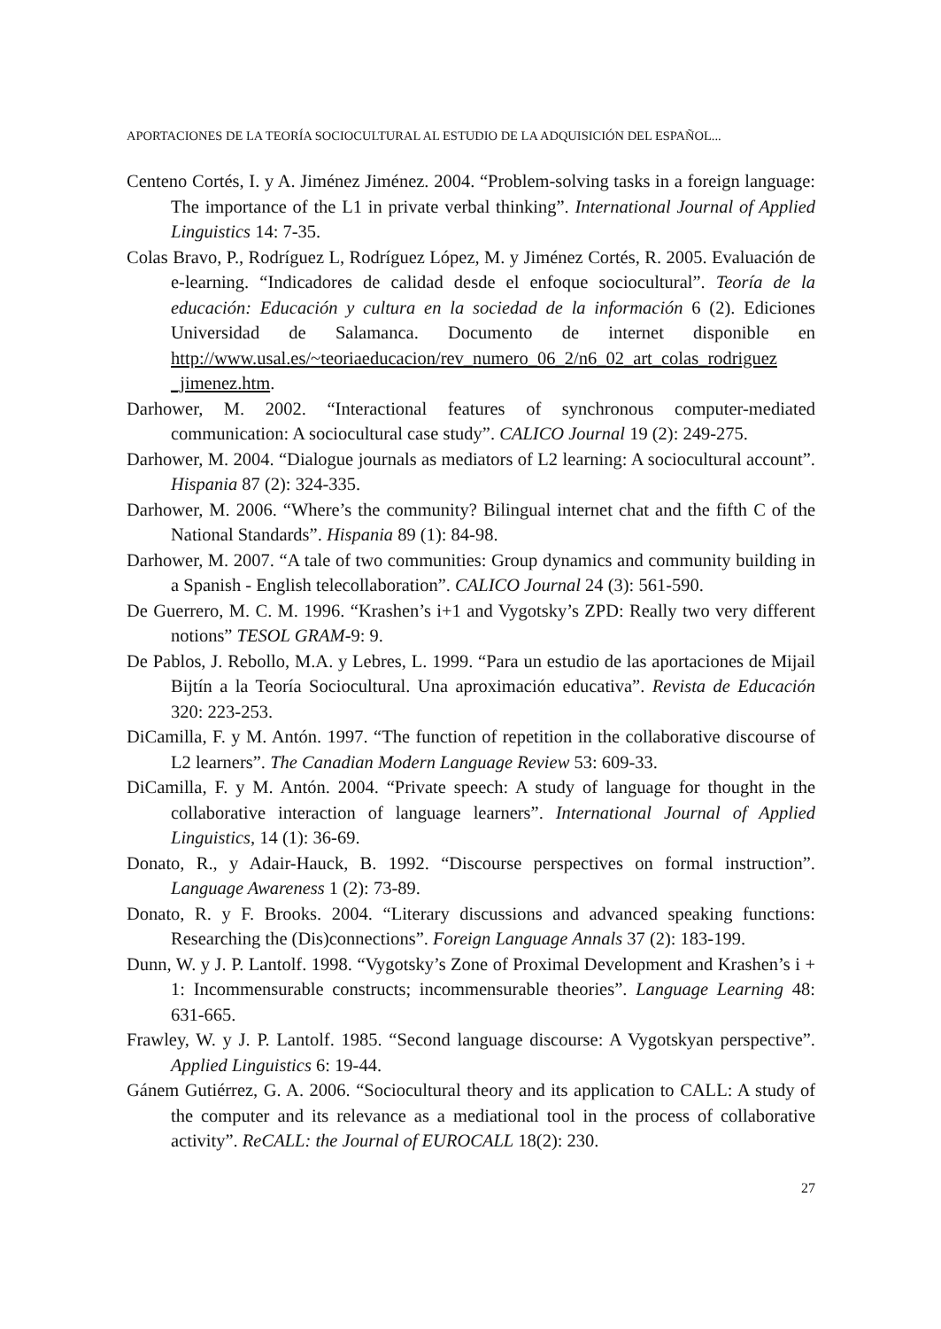APORTACIONES DE LA TEORÍA SOCIOCULTURAL AL ESTUDIO DE LA ADQUISICIÓN DEL ESPAÑOL...
Centeno Cortés, I. y A. Jiménez Jiménez. 2004. “Problem-solving tasks in a foreign language: The importance of the L1 in private verbal thinking”. International Journal of Applied Linguistics 14: 7-35.
Colas Bravo, P., Rodríguez L, Rodríguez López, M. y Jiménez Cortés, R. 2005. Evaluación de e-learning. “Indicadores de calidad desde el enfoque sociocultural”. Teoría de la educación: Educación y cultura en la sociedad de la información 6 (2). Ediciones Universidad de Salamanca. Documento de internet disponible en http://www.usal.es/~teoriaeducacion/rev_numero_06_2/n6_02_art_colas_rodriguez _jimenez.htm.
Darhower, M. 2002. “Interactional features of synchronous computer-mediated communication: A sociocultural case study”. CALICO Journal 19 (2): 249-275.
Darhower, M. 2004. “Dialogue journals as mediators of L2 learning: A sociocultural account”. Hispania 87 (2): 324-335.
Darhower, M. 2006. “Where’s the community? Bilingual internet chat and the fifth C of the National Standards”. Hispania 89 (1): 84-98.
Darhower, M. 2007. “A tale of two communities: Group dynamics and community building in a Spanish - English telecollaboration”. CALICO Journal 24 (3): 561-590.
De Guerrero, M. C. M. 1996. “Krashen’s i+1 and Vygotsky’s ZPD: Really two very different notions” TESOL GRAM-9: 9.
De Pablos, J. Rebollo, M.A. y Lebres, L. 1999. “Para un estudio de las aportaciones de Mijail Bijtín a la Teoría Sociocultural. Una aproximación educativa”. Revista de Educación 320: 223-253.
DiCamilla, F. y M. Antón. 1997. “The function of repetition in the collaborative discourse of L2 learners”. The Canadian Modern Language Review 53: 609-33.
DiCamilla, F. y M. Antón. 2004. “Private speech: A study of language for thought in the collaborative interaction of language learners”. International Journal of Applied Linguistics, 14 (1): 36-69.
Donato, R., y Adair-Hauck, B. 1992. “Discourse perspectives on formal instruction”. Language Awareness 1 (2): 73-89.
Donato, R. y F. Brooks. 2004. “Literary discussions and advanced speaking functions: Researching the (Dis)connections”. Foreign Language Annals 37 (2): 183-199.
Dunn, W. y J. P. Lantolf. 1998. “Vygotsky’s Zone of Proximal Development and Krashen’s i + 1: Incommensurable constructs; incommensurable theories”. Language Learning 48: 631-665.
Frawley, W. y J. P. Lantolf. 1985. “Second language discourse: A Vygotskyan perspective”. Applied Linguistics 6: 19-44.
Gánem Gutiérrez, G. A. 2006. “Sociocultural theory and its application to CALL: A study of the computer and its relevance as a mediational tool in the process of collaborative activity”. ReCALL: the Journal of EUROCALL 18(2): 230.
27